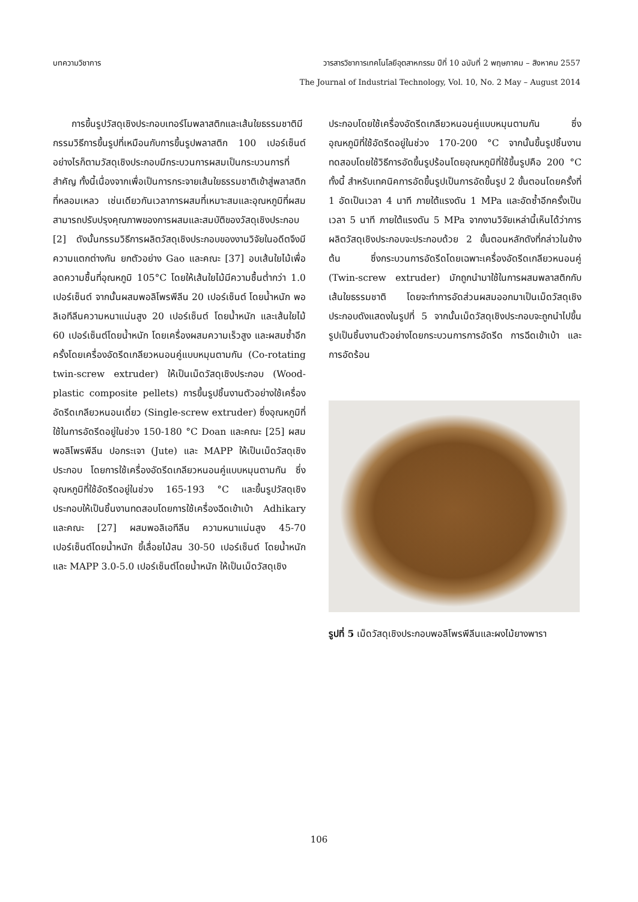บทความวิชาการ วารสารวิชาการเทคโนโลยีอุตสาหกรรม ปีที่ 10 ฉบับที่ 2 พฤษภาคม – สิงหาคม 2557
The Journal of Industrial Technology, Vol. 10, No. 2 May – August 2014
  การขึ้นรูปวัสดุเชิงประกอบเทอร์โมพลาสติกและเส้นใยธรรมชาติมีกรรมวิธีการขึ้นรูปที่เหมือนกับการขึ้นรูปพลาสติก 100 เปอร์เซ็นต์ อย่างไรก็ตามวัสดุเชิงประกอบมีกระบวนการผสมเป็นกระบวนการที่สำคัญ ทั้งนี้เนื่องจากเพื่อเป็นการกระจายเส้นใยธรรมชาติเข้าสู่พลาสติกที่หลอมเหลว เช่นเดียวกันเวลาการผสมที่เหมาะสมและอุณหภูมิที่ผสมสามารถปรับปรุงคุณภาพของการผสมและสมบัติของวัสดุเชิงประกอบ [2] ดังนั้นกรรมวิธีการผลิตวัสดุเชิงประกอบของงานวิจัยในอดีตจึงมีความแตกต่างกัน ยกตัวอย่าง Gao และคณะ [37] อบเส้นใยไม้เพื่อลดความชื้นที่อุณหภูมิ 105°C โดยให้เส้นใยไม้มีความชื้นต่ำกว่า 1.0 เปอร์เซ็นต์ จากนั้นผสมพอลิโพรพีลีน 20 เปอร์เซ็นต์ โดยน้ำหนัก พอลิเอทีลีนความหนาแน่นสูง 20 เปอร์เซ็นต์ โดยน้ำหนัก และเส้นใยไม้ 60 เปอร์เซ็นต์โดยน้ำหนัก โดยเครื่องผสมความเร็วสูง และผสมซ้ำอีกครั้งโดยเครื่องอัดรีดเกลียวหนอนคู่แบบหมุนตามกัน (Co-rotating twin-screw extruder) ให้เป็นเม็ดวัสดุเชิงประกอบ (Wood-plastic composite pellets) การขึ้นรูปชิ้นงานตัวอย่างใช้เครื่องอัดรีดเกลียวหนอนเดี่ยว (Single-screw extruder) ซึ่งอุณหภูมิที่ใช้ในการอัดรีดอยู่ในช่วง 150-180 °C Doan และคณะ [25] ผสมพอลิโพรพีลีน ปอกระเจา (Jute) และ MAPP ให้เป็นเม็ดวัสดุเชิงประกอบ โดยการใช้เครื่องอัดรีดเกลียวหนอนคู่แบบหมุนตามกัน ซึ่งอุณหภูมิที่ใช้อัดรีดอยู่ในช่วง 165-193 °C และขึ้นรูปวัสดุเชิงประกอบให้เป็นชิ้นงานทดสอบโดยการใช้เครื่องฉีดเข้าเบ้า Adhikary และคณะ [27] ผสมพอลิเอทีลีน ความหนาแน่นสูง 45-70 เปอร์เซ็นต์โดยน้ำหนัก ขี้เลื่อยไม้สน 30-50 เปอร์เซ็นต์ โดยน้ำหนัก และ MAPP 3.0-5.0 เปอร์เซ็นต์โดยน้ำหนัก ให้เป็นเม็ดวัสดุเชิง
ประกอบโดยใช้เครื่องอัดรีดเกลียวหนอนคู่แบบหมุนตามกัน ซึ่งอุณหภูมิที่ใช้อัดรีดอยู่ในช่วง 170-200 °C จากนั้นขึ้นรูปชิ้นงานทดสอบโดยใช้วิธีการอัดขึ้นรูปร้อนโดยอุณหภูมิที่ใช้ขึ้นรูปคือ 200 °C ทั้งนี้ สำหรับเทคนิคการอัดขึ้นรูปเป็นการอัดขึ้นรูป 2 ขั้นตอนโดยครั้งที่ 1 อัดเป็นเวลา 4 นาที ภายใต้แรงดัน 1 MPa และอัดซ้ำอีกครั้งเป็นเวลา 5 นาที ภายใต้แรงดัน 5 MPa จากงานวิจัยเหล่านี้เห็นได้ว่าการผลิตวัสดุเชิงประกอบจะประกอบด้วย 2 ขั้นตอนหลักดังที่กล่าวในข้างต้น ซึ่งกระบวนการอัดรีดโดยเฉพาะเครื่องอัดรีดเกลียวหนอนคู่ (Twin-screw extruder) มักถูกนำมาใช้ในการผสมพลาสติกกับเส้นใยธรรมชาติ โดยจะทำการอัดส่วนผสมออกมาเป็นเม็ดวัสดุเชิงประกอบดังแสดงในรูปที่ 5 จากนั้นเม็ดวัสดุเชิงประกอบจะถูกนำไปขึ้นรูปเป็นชิ้นงานตัวอย่างโดยกระบวนการการอัดรีด การฉีดเข้าเบ้า และการอัดร้อน
รูปที่ 5 เม็ดวัสดุเชิงประกอบพอลิโพรพีลีนและผงไม้ยางพารา
106